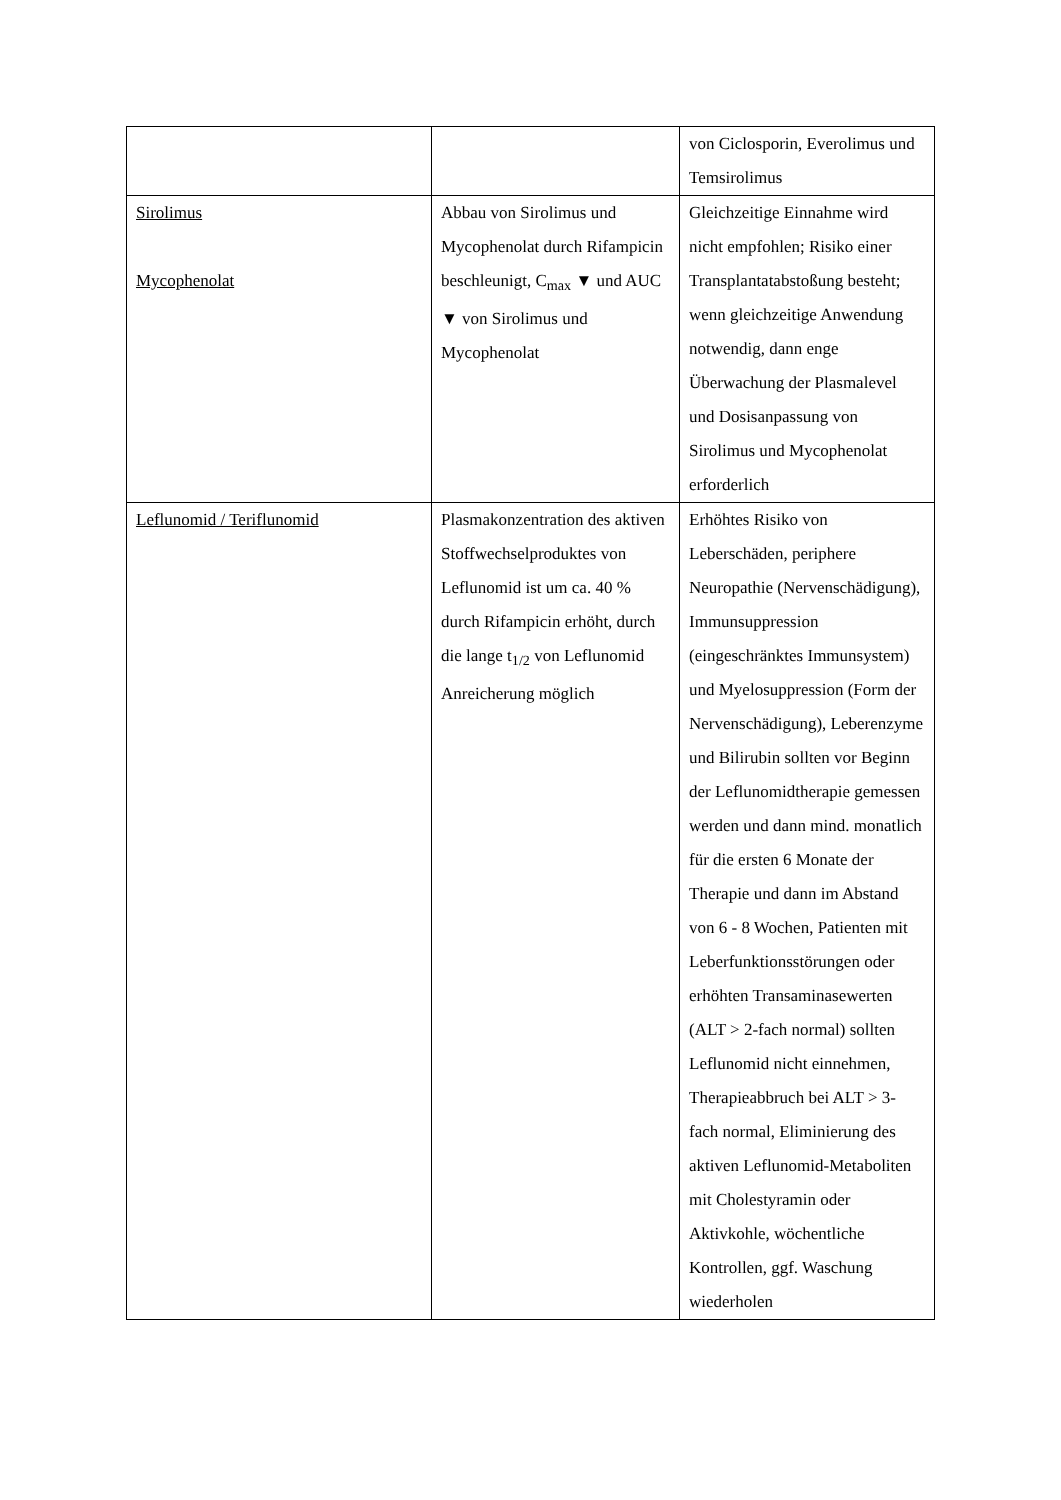| | | von Ciclosporin, Everolimus und Temsirolimus |
| Sirolimus Mycophenolat | Abbau von Sirolimus und Mycophenolat durch Rifampicin beschleunigt, C<sub>max</sub> ▼ und AUC ▼ von Sirolimus und Mycophenolat | Gleichzeitige Einnahme wird nicht empfohlen; Risiko einer Transplantatabstoßung besteht; wenn gleichzeitige Anwendung notwendig, dann enge Überwachung der Plasmalevel und Dosisanpassung von Sirolimus und Mycophenolat erforderlich |
| Leflunomid / Teriflunomid | Plasmakonzentration des aktiven Stoffwechselproduktes von Leflunomid ist um ca. 40 % durch Rifampicin erhöht, durch die lange t<sub>1/2</sub> von Leflunomid Anreicherung möglich | Erhöhtes Risiko von Leberschäden, periphere Neuropathie (Nervenschädigung), Immunsuppression (eingeschränktes Immunsystem) und Myelosuppression (Form der Nervenschädigung), Leberenzyme und Bilirubin sollten vor Beginn der Leflunomidtherapie gemessen werden und dann mind. monatlich für die ersten 6 Monate der Therapie und dann im Abstand von 6 - 8 Wochen, Patienten mit Leberfunktionsstörungen oder erhöhten Transaminasewerten (ALT > 2-fach normal) sollten Leflunomid nicht einnehmen, Therapieabbruch bei ALT > 3-fach normal, Eliminierung des aktiven Leflunomid-Metaboliten mit Cholestyramin oder Aktivkohle, wöchentliche Kontrollen, ggf. Waschung wiederholen |